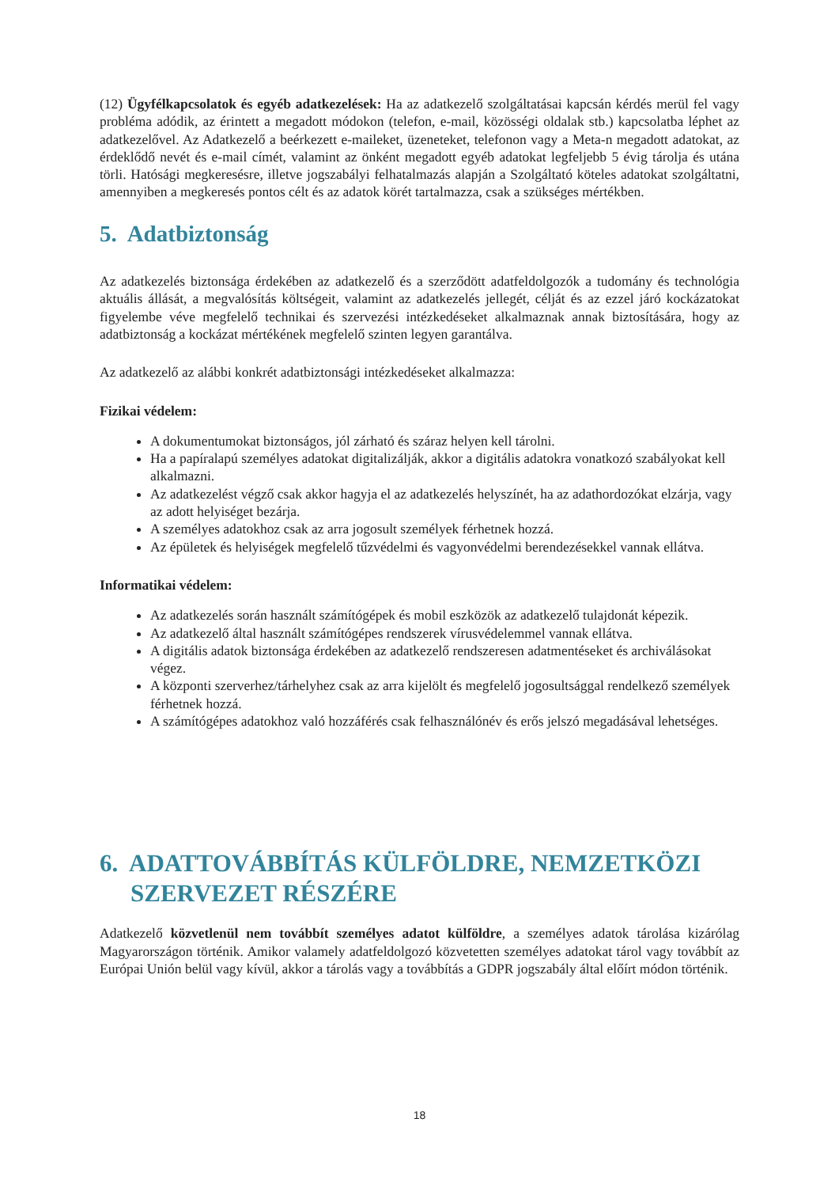(12) Ügyfélkapcsolatok és egyéb adatkezelések: Ha az adatkezelő szolgáltatásai kapcsán kérdés merül fel vagy probléma adódik, az érintett a megadott módokon (telefon, e-mail, közösségi oldalak stb.) kapcsolatba léphet az adatkezelővel. Az Adatkezelő a beérkezett e-maileket, üzeneteket, telefonon vagy a Meta-n megadott adatokat, az érdeklődő nevét és e-mail címét, valamint az önként megadott egyéb adatokat legfeljebb 5 évig tárolja és utána törli. Hatósági megkeresésre, illetve jogszabályi felhatalmazás alapján a Szolgáltató köteles adatokat szolgáltatni, amennyiben a megkeresés pontos célt és az adatok körét tartalmazza, csak a szükséges mértékben.
5. Adatbiztonság
Az adatkezelés biztonsága érdekében az adatkezelő és a szerződött adatfeldolgozók a tudomány és technológia aktuális állását, a megvalósítás költségeit, valamint az adatkezelés jellegét, célját és az ezzel járó kockázatokat figyelembe véve megfelelő technikai és szervezési intézkedéseket alkalmaznak annak biztosítására, hogy az adatbiztonság a kockázat mértékének megfelelő szinten legyen garantálva.
Az adatkezelő az alábbi konkrét adatbiztonsági intézkedéseket alkalmazza:
Fizikai védelem:
A dokumentumokat biztonságos, jól zárható és száraz helyen kell tárolni.
Ha a papíralapú személyes adatokat digitalizálják, akkor a digitális adatokra vonatkozó szabályokat kell alkalmazni.
Az adatkezelést végző csak akkor hagyja el az adatkezelés helyszínét, ha az adathordozókat elzárja, vagy az adott helyiséget bezárja.
A személyes adatokhoz csak az arra jogosult személyek férhetnek hozzá.
Az épületek és helyiségek megfelelő tűzvédelmi és vagyonvédelmi berendezésekkel vannak ellátva.
Informatikai védelem:
Az adatkezelés során használt számítógépek és mobil eszközök az adatkezelő tulajdonát képezik.
Az adatkezelő által használt számítógépes rendszerek vírusvédelemmel vannak ellátva.
A digitális adatok biztonsága érdekében az adatkezelő rendszeresen adatmentéseket és archiválásokat végez.
A központi szerverhez/tárhelyhez csak az arra kijelölt és megfelelő jogosultsággal rendelkező személyek férhetnek hozzá.
A számítógépes adatokhoz való hozzáférés csak felhasználónév és erős jelszó megadásával lehetséges.
6. ADATTOVÁBBÍTÁS KÜLFÖLDRE, NEMZETKÖZI SZERVEZET RÉSZÉRE
Adatkezelő közvetlenül nem továbbít személyes adatot külföldre, a személyes adatok tárolása kizárólag Magyarországon történik. Amikor valamely adatfeldolgozó közvetetten személyes adatokat tárol vagy továbbít az Európai Unión belül vagy kívül, akkor a tárolás vagy a továbbítás a GDPR jogszabály által előírt módon történik.
18